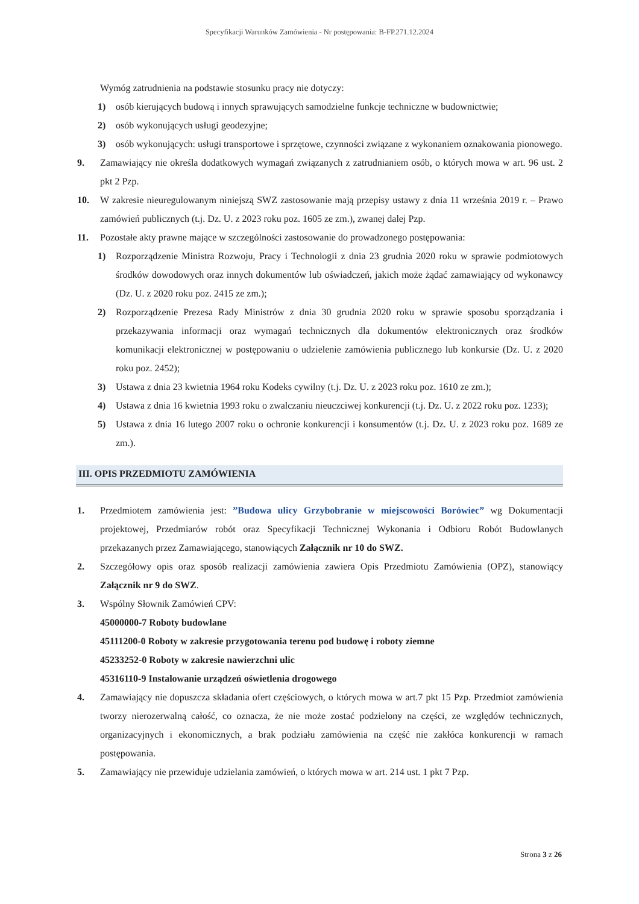Specyfikacji Warunków Zamówienia - Nr postępowania: B-FP.271.12.2024
Wymóg zatrudnienia na podstawie stosunku pracy nie dotyczy:
1) osób kierujących budową i innych sprawujących samodzielne funkcje techniczne w budownictwie;
2) osób wykonujących usługi geodezyjne;
3) osób wykonujących: usługi transportowe i sprzętowe, czynności związane z wykonaniem oznakowania pionowego.
9. Zamawiający nie określa dodatkowych wymagań związanych z zatrudnianiem osób, o których mowa w art. 96 ust. 2 pkt 2 Pzp.
10. W zakresie nieuregulowanym niniejszą SWZ zastosowanie mają przepisy ustawy z dnia 11 września 2019 r. – Prawo zamówień publicznych (t.j. Dz. U. z 2023 roku poz. 1605 ze zm.), zwanej dalej Pzp.
11. Pozostałe akty prawne mające w szczególności zastosowanie do prowadzonego postępowania:
1) Rozporządzenie Ministra Rozwoju, Pracy i Technologii z dnia 23 grudnia 2020 roku w sprawie podmiotowych środków dowodowych oraz innych dokumentów lub oświadczeń, jakich może żądać zamawiający od wykonawcy (Dz. U. z 2020 roku poz. 2415 ze zm.);
2) Rozporządzenie Prezesa Rady Ministrów z dnia 30 grudnia 2020 roku w sprawie sposobu sporządzania i przekazywania informacji oraz wymagań technicznych dla dokumentów elektronicznych oraz środków komunikacji elektronicznej w postępowaniu o udzielenie zamówienia publicznego lub konkursie (Dz. U. z 2020 roku poz. 2452);
3) Ustawa z dnia 23 kwietnia 1964 roku Kodeks cywilny (t.j. Dz. U. z 2023 roku poz. 1610 ze zm.);
4) Ustawa z dnia 16 kwietnia 1993 roku o zwalczaniu nieuczciwej konkurencji (t.j. Dz. U. z 2022 roku poz. 1233);
5) Ustawa z dnia 16 lutego 2007 roku o ochronie konkurencji i konsumentów (t.j. Dz. U. z 2023 roku poz. 1689 ze zm.).
III. OPIS PRZEDMIOTU ZAMÓWIENIA
1. Przedmiotem zamówienia jest: ”Budowa ulicy Grzybobranie w miejscowości Borówiec” wg Dokumentacji projektowej, Przedmiarów robót oraz Specyfikacji Technicznej Wykonania i Odbioru Robót Budowlanych przekazanych przez Zamawiającego, stanowiących Załącznik nr 10 do SWZ.
2. Szczegółowy opis oraz sposób realizacji zamówienia zawiera Opis Przedmiotu Zamówienia (OPZ), stanowiący Załącznik nr 9 do SWZ.
3. Wspólny Słownik Zamówień CPV:
45000000-7 Roboty budowlane
45111200-0 Roboty w zakresie przygotowania terenu pod budowę i roboty ziemne
45233252-0 Roboty w zakresie nawierzchni ulic
45316110-9 Instalowanie urządzeń oświetlenia drogowego
4. Zamawiający nie dopuszcza składania ofert częściowych, o których mowa w art.7 pkt 15 Pzp. Przedmiot zamówienia tworzy nierozerwalną całość, co oznacza, że nie może zostać podzielony na części, ze względów technicznych, organizacyjnych i ekonomicznych, a brak podziału zamówienia na część nie zakłóca konkurencji w ramach postępowania.
5. Zamawiający nie przewiduje udzielania zamówień, o których mowa w art. 214 ust. 1 pkt 7 Pzp.
Strona 3 z 26